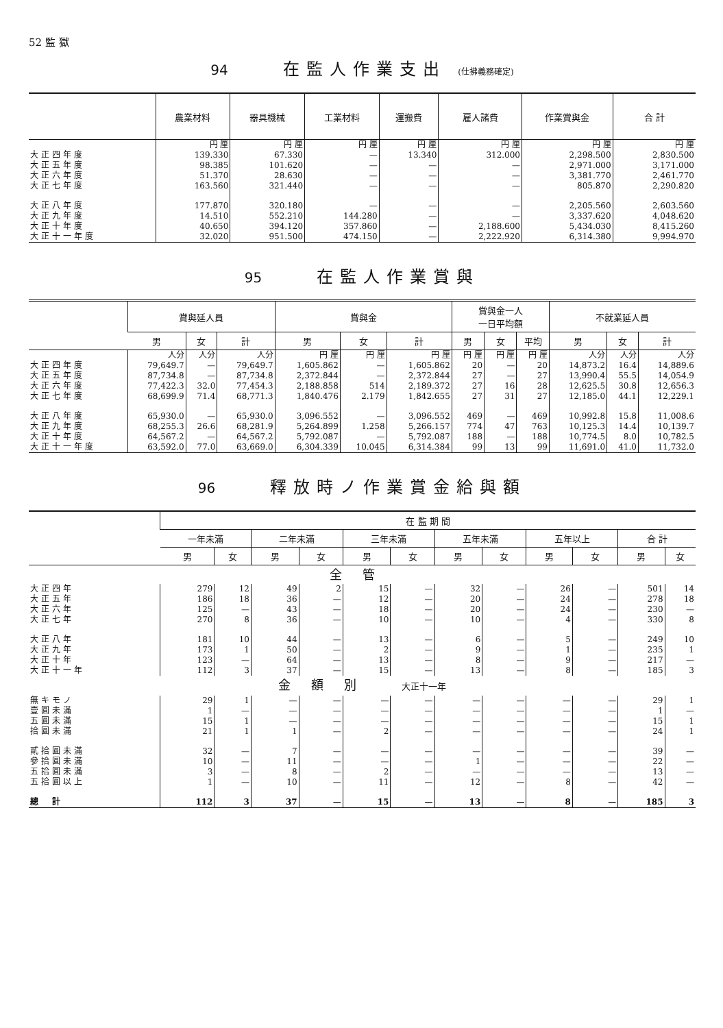52 監 獄
94 在監人作業支出 (仕拂義務確定)
| | 農業材料 | 器具機械 | 工業材料 | 運搬費 | 雇人諸費 | 作業賞與金 | 合 計 |
| --- | --- | --- | --- | --- | --- | --- | --- |
| | 円 厘 | 円 厘 | 円 厘 | 円 厘 | 円 厘 | 円 厘 | 円 厘 |
| 大正四年度 | 139.330 | 67.330 | — | 13.340 | 312.000 | 2,298.500 | 2,830.500 |
| 大正五年度 | 98.385 | 101.620 | — | — | — | 2,971.000 | 3,171.000 |
| 大正六年度 | 51.370 | 28.630 | — | — | — | 3,381.770 | 2,461.770 |
| 大正七年度 | 163.560 | 321.440 | — | — | — | 805.870 | 2,290.820 |
| 大正八年度 | 177.870 | 320.180 | — | — | — | 2,205.560 | 2,603.560 |
| 大正九年度 | 14.510 | 552.210 | 144.280 | — | — | 3,337.620 | 4,048.620 |
| 大正十年度 | 40.650 | 394.120 | 357.860 | — | 2,188.600 | 5,434.030 | 8,415.260 |
| 大正十一年度 | 32.020 | 951.500 | 474.150 | — | 2,222.920 | 6,314.380 | 9,994.970 |
95 在監人作業賞與
| | 賞與延人員 | | | 賞與金 | | | 賞與金一人 一日平均額 | | | 不就業延人員 | | |
| --- | --- | --- | --- | --- | --- | --- | --- | --- | --- | --- | --- | --- |
| | 男 | 女 | 計 | 男 | 女 | 計 | 男 | 女 | 平均 | 男 | 女 | 計 |
| | 人分 | 人分 | 人分 | 円 厘 | 円 厘 | 円 厘 | 円 厘 | 円 厘 | 円 厘 | 人分 | 人分 | 人分 |
| 大正四年度 | 79,649.7 | — | 79,649.7 | 1,605.862 | — | 1,605.862 | 20 | — | 20 | 14,873.2 | 16.4 | 14,889.6 |
| 大正五年度 | 87,734.8 | — | 87,734.8 | 2,372.844 | — | 2,372.844 | 27 | — | 27 | 13,990.4 | 55.5 | 14,054.9 |
| 大正六年度 | 77,422.3 | 32.0 | 77,454.3 | 2,188.858 | 514 | 2,189.372 | 27 | 16 | 28 | 12,625.5 | 30.8 | 12,656.3 |
| 大正七年度 | 68,699.9 | 71.4 | 68,771.3 | 1,840.476 | 2.179 | 1,842.655 | 27 | 31 | 27 | 12,185.0 | 44.1 | 12,229.1 |
| 大正八年度 | 65,930.0 | — | 65,930.0 | 3,096.552 | — | 3,096.552 | 469 | — | 469 | 10,992.8 | 15.8 | 11,008.6 |
| 大正九年度 | 68,255.3 | 26.6 | 68,281.9 | 5,264.899 | 1.258 | 5,266.157 | 774 | 47 | 763 | 10,125.3 | 14.4 | 10,139.7 |
| 大正十年度 | 64,567.2 | — | 64,567.2 | 5,792.087 | — | 5,792.087 | 188 | — | 188 | 10,774.5 | 8.0 | 10,782.5 |
| 大正十一年度 | 63,592.0 | 77.0 | 63,669.0 | 6,304.339 | 10.045 | 6,314.384 | 99 | 13 | 99 | 11,691.0 | 41.0 | 11,732.0 |
96 釋放時ノ作業賞金給與額
| | 在 監 期 間 | | | | | | | | | | | |
| --- | --- | --- | --- | --- | --- | --- | --- | --- | --- | --- | --- | --- |
| | 一年未滿 | | 二年未滿 | | 三年未滿 | | 五年未滿 | | 五年以上 | | 合 計 | |
| | 男 | 女 | 男 | 女 | 男 | 女 | 男 | 女 | 男 | 女 | 男 | 女 |
| 全管 | | | | | | | | | | | | |
| 大正四年 | 279 | 12 | 49 | 2 | 15 | — | 32 | — | 26 | — | 501 | 14 |
| 大正五年 | 186 | 18 | 36 | — | 12 | — | 20 | — | 24 | — | 278 | 18 |
| 大正六年 | 125 | — | 43 | — | 18 | — | 20 | — | 24 | — | 230 | — |
| 大正七年 | 270 | 8 | 36 | — | 10 | — | 10 | — | 4 | — | 330 | 8 |
| 大正八年 | 181 | 10 | 44 | — | 13 | — | 6 | — | 5 | — | 249 | 10 |
| 大正九年 | 173 | 1 | 50 | — | 2 | — | 9 | — | 1 | — | 235 | 1 |
| 大正十年 | 123 | — | 64 | — | 13 | — | 8 | — | 9 | — | 217 | — |
| 大正十一年 | 112 | 3 | 37 | — | 15 | — | 13 | — | 8 | — | 185 | 3 |
| 金額別 大正十一年 | | | | | | | | | | | | |
| 無キモノ | 29 | 1 | — | — | — | — | — | — | — | — | 29 | 1 |
| 壹圓未滿 | 1 | — | — | — | — | — | — | — | — | — | 1 | — |
| 五圓未滿 | 15 | 1 | — | — | — | — | — | — | — | — | 15 | 1 |
| 拾圓未滿 | 21 | 1 | 1 | — | 2 | — | — | — | — | — | 24 | 1 |
| 貳拾圓未滿 | 32 | — | 7 | — | — | — | — | — | — | — | 39 | — |
| 參拾圓未滿 | 10 | — | 11 | — | — | — | 1 | — | — | — | 22 | — |
| 五拾圓未滿 | 3 | — | 8 | — | 2 | — | — | — | — | — | 13 | — |
| 五拾圓以上 | 1 | — | 10 | — | 11 | — | 12 | — | 8 | — | 42 | — |
| 總 計 | 112 | 3 | 37 | — | 15 | — | 13 | — | 8 | — | 185 | 3 |